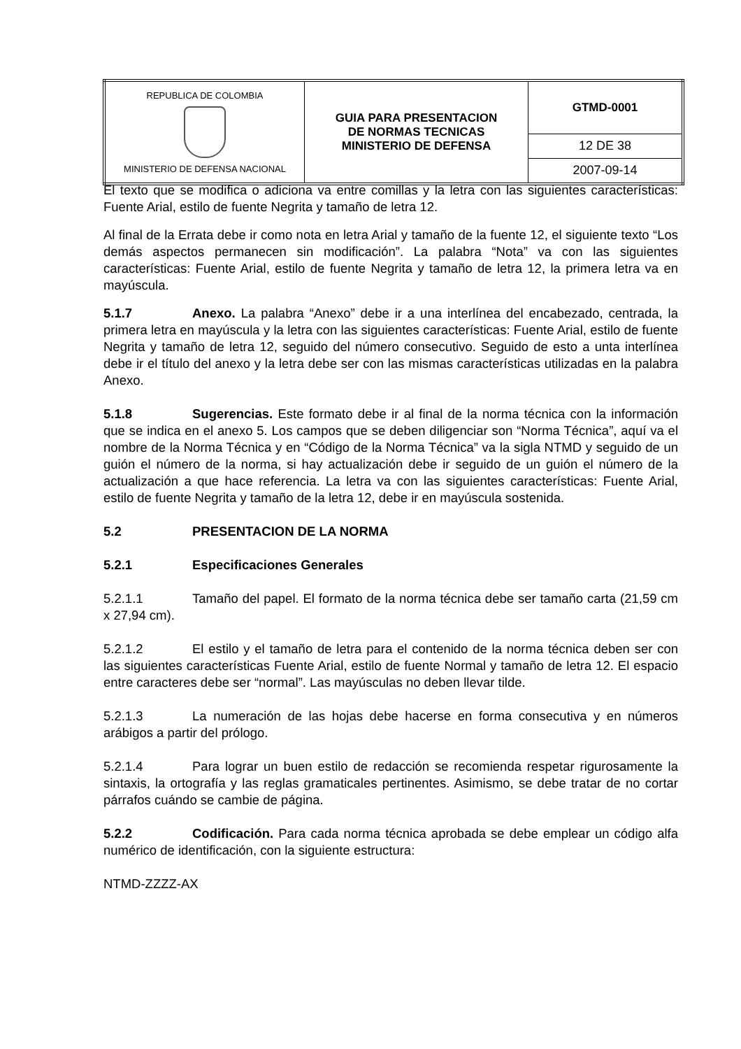| REPUBLICA DE COLOMBIA MINISTERIO DE DEFENSA NACIONAL | GUIA PARA PRESENTACION DE NORMAS TECNICAS MINISTERIO DE DEFENSA | GTMD-0001 |
| | | 12 DE 38 |
| | | 2007-09-14 |
El texto que se modifica o adiciona va entre comillas y la letra con las siguientes características: Fuente Arial, estilo de fuente Negrita y tamaño de letra 12.
Al final de la Errata debe ir como nota en letra Arial y tamaño de la fuente 12, el siguiente texto “Los demás aspectos permanecen sin modificación”. La palabra “Nota” va con las siguientes características: Fuente Arial, estilo de fuente Negrita y tamaño de letra 12, la primera letra va en mayúscula.
5.1.7 Anexo. La palabra “Anexo” debe ir a una interlínea del encabezado, centrada, la primera letra en mayúscula y la letra con las siguientes características: Fuente Arial, estilo de fuente Negrita y tamaño de letra 12, seguido del número consecutivo. Seguido de esto a unta interlínea debe ir el título del anexo y la letra debe ser con las mismas características utilizadas en la palabra Anexo.
5.1.8 Sugerencias. Este formato debe ir al final de la norma técnica con la información que se indica en el anexo 5. Los campos que se deben diligenciar son “Norma Técnica”, aquí va el nombre de la Norma Técnica y en “Código de la Norma Técnica” va la sigla NTMD y seguido de un guión el número de la norma, si hay actualización debe ir seguido de un guión el número de la actualización a que hace referencia. La letra va con las siguientes características: Fuente Arial, estilo de fuente Negrita y tamaño de la letra 12, debe ir en mayúscula sostenida.
5.2 PRESENTACION DE LA NORMA
5.2.1 Especificaciones Generales
5.2.1.1 Tamaño del papel. El formato de la norma técnica debe ser tamaño carta (21,59 cm x 27,94 cm).
5.2.1.2 El estilo y el tamaño de letra para el contenido de la norma técnica deben ser con las siguientes características Fuente Arial, estilo de fuente Normal y tamaño de letra 12. El espacio entre caracteres debe ser “normal”. Las mayúsculas no deben llevar tilde.
5.2.1.3 La numeración de las hojas debe hacerse en forma consecutiva y en números arábigos a partir del prólogo.
5.2.1.4 Para lograr un buen estilo de redacción se recomienda respetar rigurosamente la sintaxis, la ortografía y las reglas gramaticales pertinentes. Asimismo, se debe tratar de no cortar párrafos cuándo se cambie de página.
5.2.2 Codificación. Para cada norma técnica aprobada se debe emplear un código alfa numérico de identificación, con la siguiente estructura:
NTMD-ZZZZ-AX